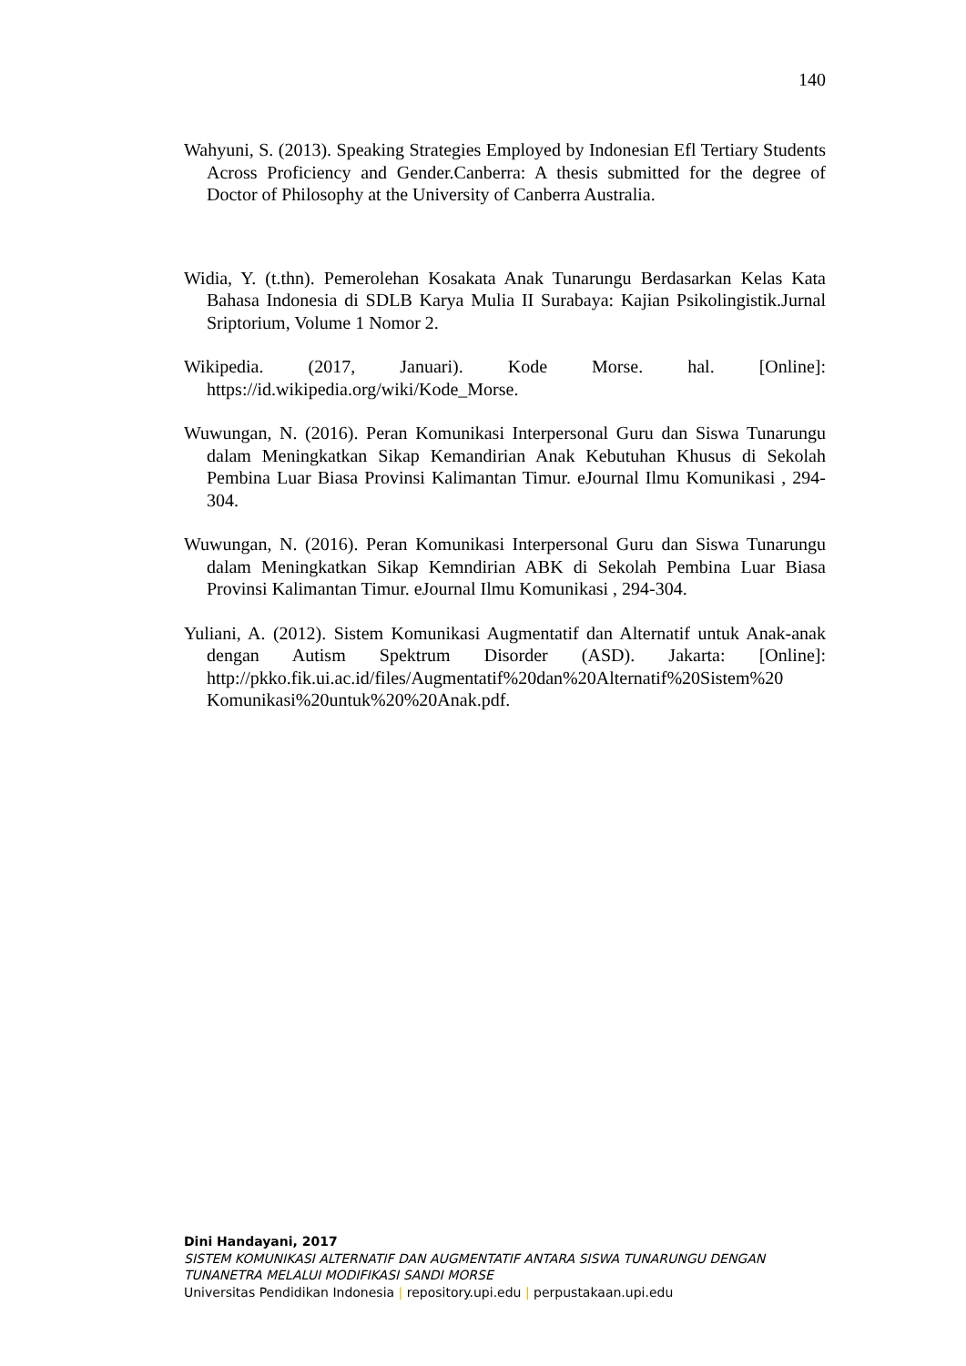140
Wahyuni, S. (2013). Speaking Strategies Employed by Indonesian Efl Tertiary Students Across Proficiency and Gender.Canberra: A thesis submitted for the degree of Doctor of Philosophy at the University of Canberra Australia.
Widia, Y. (t.thn). Pemerolehan Kosakata Anak Tunarungu Berdasarkan Kelas Kata Bahasa Indonesia di SDLB Karya Mulia II Surabaya: Kajian Psikolingistik.Jurnal Sriptorium, Volume 1 Nomor 2.
Wikipedia. (2017, Januari). Kode Morse. hal. [Online]: https://id.wikipedia.org/wiki/Kode_Morse.
Wuwungan, N. (2016). Peran Komunikasi Interpersonal Guru dan Siswa Tunarungu dalam Meningkatkan Sikap Kemandirian Anak Kebutuhan Khusus di Sekolah Pembina Luar Biasa Provinsi Kalimantan Timur. eJournal Ilmu Komunikasi , 294-304.
Wuwungan, N. (2016). Peran Komunikasi Interpersonal Guru dan Siswa Tunarungu dalam Meningkatkan Sikap Kemndirian ABK di Sekolah Pembina Luar Biasa Provinsi Kalimantan Timur. eJournal Ilmu Komunikasi , 294-304.
Yuliani, A. (2012). Sistem Komunikasi Augmentatif dan Alternatif untuk Anak-anak dengan Autism Spektrum Disorder (ASD). Jakarta: [Online]: http://pkko.fik.ui.ac.id/files/Augmentatif%20dan%20Alternatif%20Sistem%20 Komunikasi%20untuk%20%20Anak.pdf.
Dini Handayani, 2017
SISTEM KOMUNIKASI ALTERNATIF DAN AUGMENTATIF ANTARA SISWA TUNARUNGU DENGAN TUNANETRA MELALUI MODIFIKASI SANDI MORSE
Universitas Pendidikan Indonesia | repository.upi.edu | perpustakaan.upi.edu